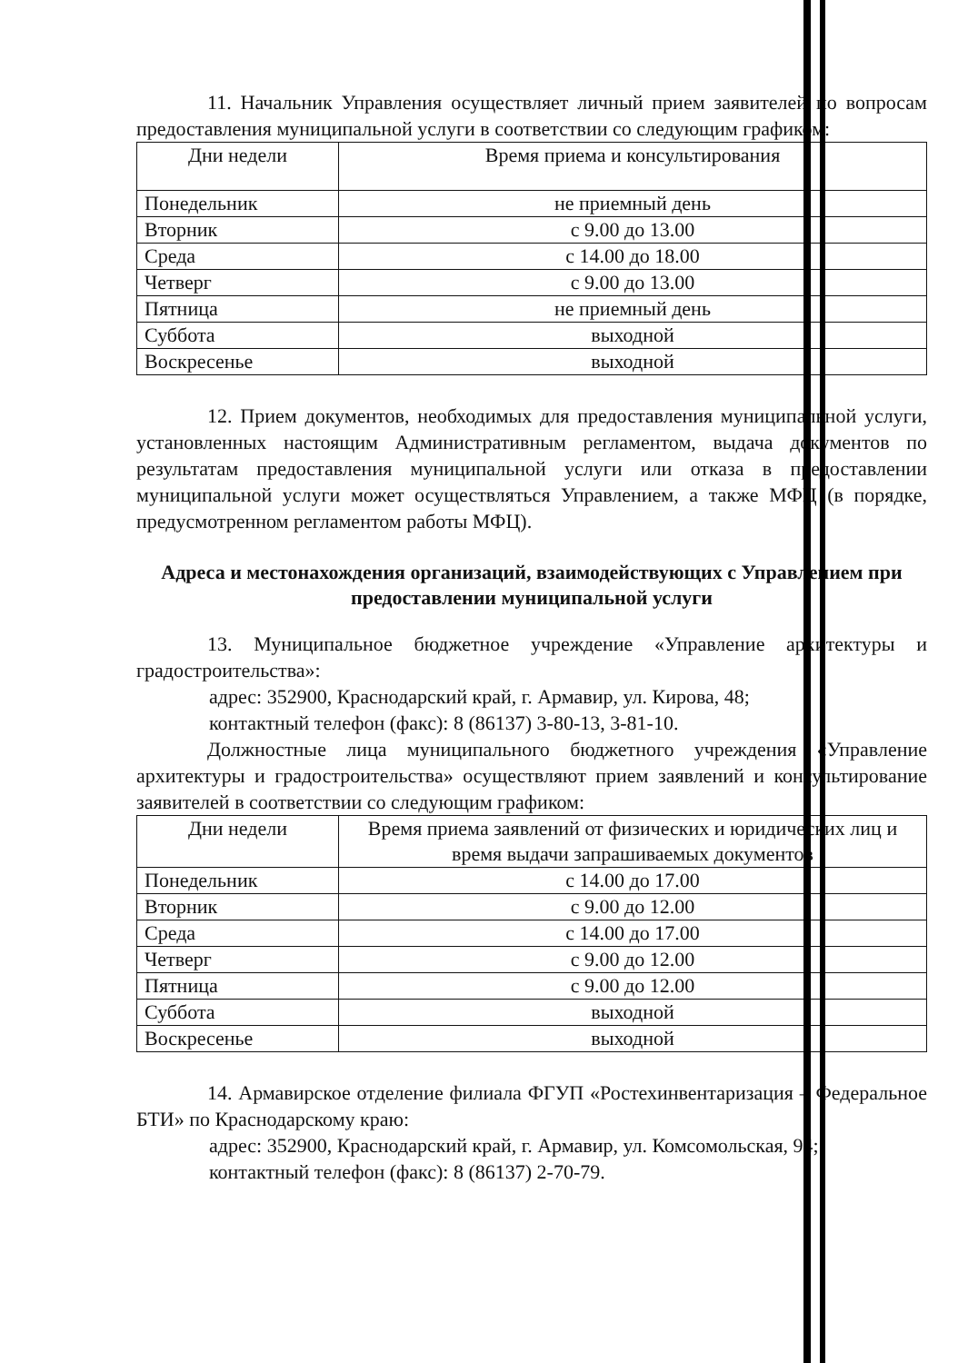11. Начальник Управления осуществляет личный прием заявителей по вопросам предоставления муниципальной услуги в соответствии со следующим графиком:
| Дни недели | Время приема и консультирования |
| --- | --- |
| Понедельник | не приемный день |
| Вторник | с 9.00 до 13.00 |
| Среда | с 14.00 до 18.00 |
| Четверг | с 9.00 до 13.00 |
| Пятница | не приемный день |
| Суббота | выходной |
| Воскресенье | выходной |
12. Прием документов, необходимых для предоставления муниципальной услуги, установленных настоящим Административным регламентом, выдача документов по результатам предоставления муниципальной услуги или отказа в предоставлении муниципальной услуги может осуществляться Управлением, а также МФЦ (в порядке, предусмотренном регламентом работы МФЦ).
Адреса и местонахождения организаций, взаимодействующих с Управлением при предоставлении муниципальной услуги
13. Муниципальное бюджетное учреждение «Управление архитектуры и градостроительства»:
адрес: 352900, Краснодарский край, г. Армавир, ул. Кирова, 48;
контактный телефон (факс): 8 (86137) 3-80-13, 3-81-10.
Должностные лица муниципального бюджетного учреждения «Управление архитектуры и градостроительства» осуществляют прием заявлений и консультирование заявителей в соответствии со следующим графиком:
| Дни недели | Время приема заявлений от физических и юридических лиц и время выдачи запрашиваемых документов |
| --- | --- |
| Понедельник | с 14.00 до 17.00 |
| Вторник | с 9.00 до 12.00 |
| Среда | с 14.00 до 17.00 |
| Четверг | с 9.00 до 12.00 |
| Пятница | с 9.00 до 12.00 |
| Суббота | выходной |
| Воскресенье | выходной |
14. Армавирское отделение филиала ФГУП «Ростехинвентаризация – Федеральное БТИ» по Краснодарскому краю:
адрес: 352900, Краснодарский край, г. Армавир, ул. Комсомольская, 94;
контактный телефон (факс): 8 (86137) 2-70-79.